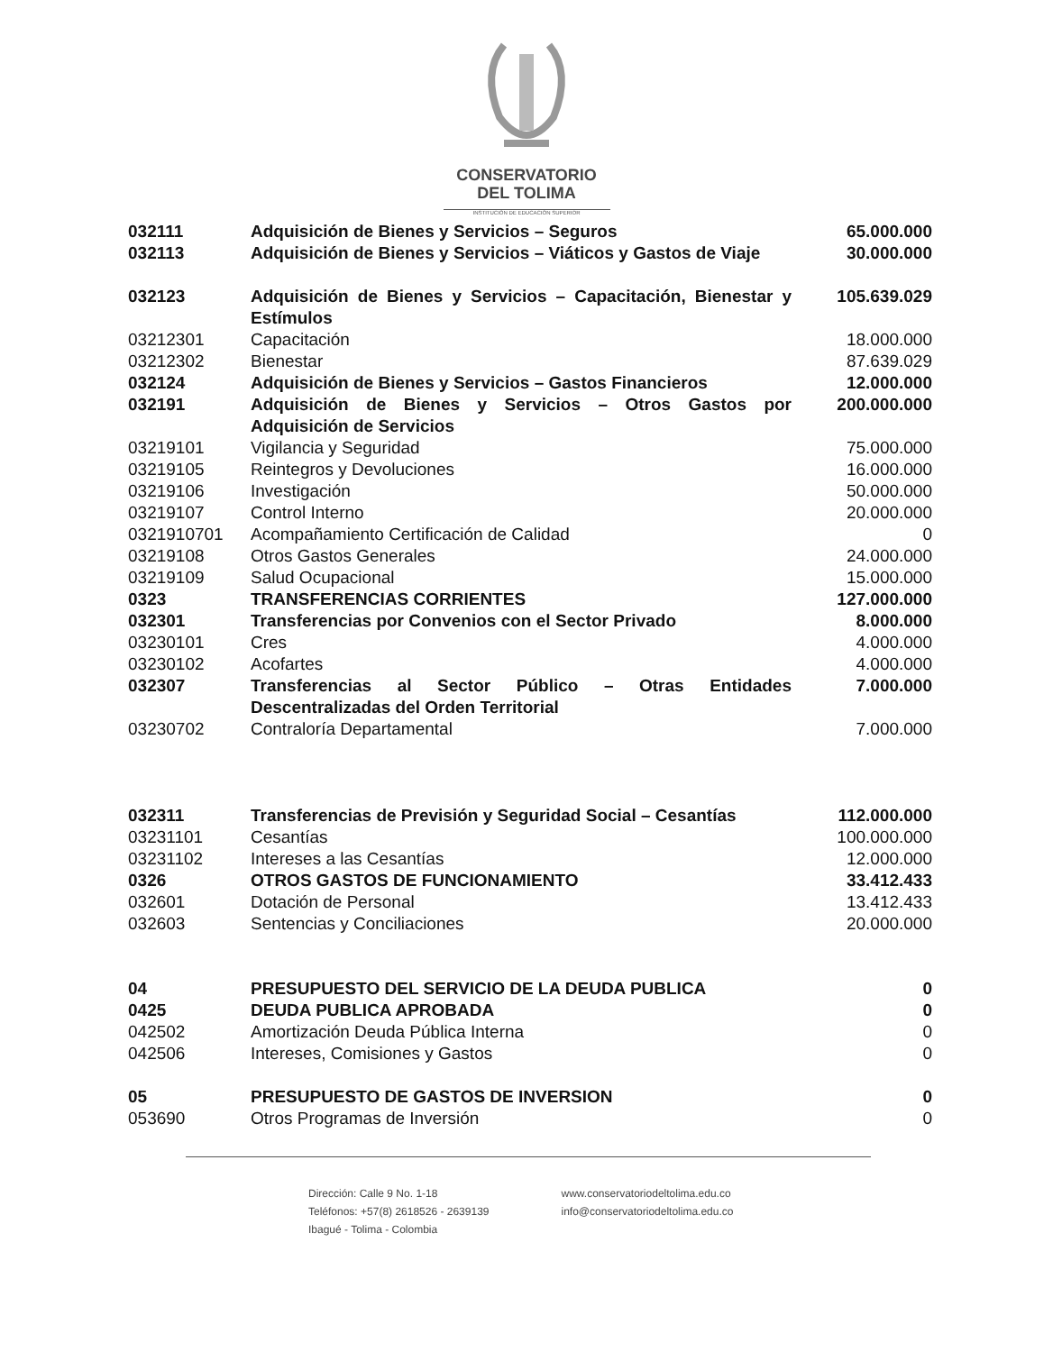CONSERVATORIO
DEL TOLIMA
INSTITUCIÓN DE EDUCACIÓN SUPERIOR
| 032111 | Adquisición de Bienes y Servicios – Seguros | 65.000.000 |
| 032113 | Adquisición de Bienes y Servicios – Viáticos y Gastos de Viaje | 30.000.000 |
| 032123 | Adquisición de Bienes y Servicios – Capacitación, Bienestar y Estímulos | 105.639.029 |
| 03212301 | Capacitación | 18.000.000 |
| 03212302 | Bienestar | 87.639.029 |
| 032124 | Adquisición de Bienes y Servicios – Gastos Financieros | 12.000.000 |
| 032191 | Adquisición de Bienes y Servicios – Otros Gastos por Adquisición de Servicios | 200.000.000 |
| 03219101 | Vigilancia y Seguridad | 75.000.000 |
| 03219105 | Reintegros y Devoluciones | 16.000.000 |
| 03219106 | Investigación | 50.000.000 |
| 03219107 | Control Interno | 20.000.000 |
| 0321910701 | Acompañamiento Certificación de Calidad | 0 |
| 03219108 | Otros Gastos Generales | 24.000.000 |
| 03219109 | Salud Ocupacional | 15.000.000 |
| 0323 | TRANSFERENCIAS CORRIENTES | 127.000.000 |
| 032301 | Transferencias por Convenios con el Sector Privado | 8.000.000 |
| 03230101 | Cres | 4.000.000 |
| 03230102 | Acofartes | 4.000.000 |
| 032307 | Transferencias al Sector Público – Otras Entidades Descentralizadas del Orden Territorial | 7.000.000 |
| 03230702 | Contraloría Departamental | 7.000.000 |
| 032311 | Transferencias de Previsión y Seguridad Social – Cesantías | 112.000.000 |
| 03231101 | Cesantías | 100.000.000 |
| 03231102 | Intereses a las Cesantías | 12.000.000 |
| 0326 | OTROS GASTOS DE FUNCIONAMIENTO | 33.412.433 |
| 032601 | Dotación de Personal | 13.412.433 |
| 032603 | Sentencias y Conciliaciones | 20.000.000 |
| 04 | PRESUPUESTO DEL SERVICIO DE LA DEUDA PUBLICA | 0 |
| 0425 | DEUDA PUBLICA APROBADA | 0 |
| 042502 | Amortización Deuda Pública Interna | 0 |
| 042506 | Intereses, Comisiones y Gastos | 0 |
| 05 | PRESUPUESTO DE GASTOS DE INVERSION | 0 |
| 053690 | Otros Programas de Inversión | 0 |
Dirección: Calle 9 No. 1-18
Teléfonos: +57(8) 2618526 - 2639139
Ibagué - Tolima - Colombia
www.conservatoriodeltolima.edu.co
info@conservatoriodeltolima.edu.co